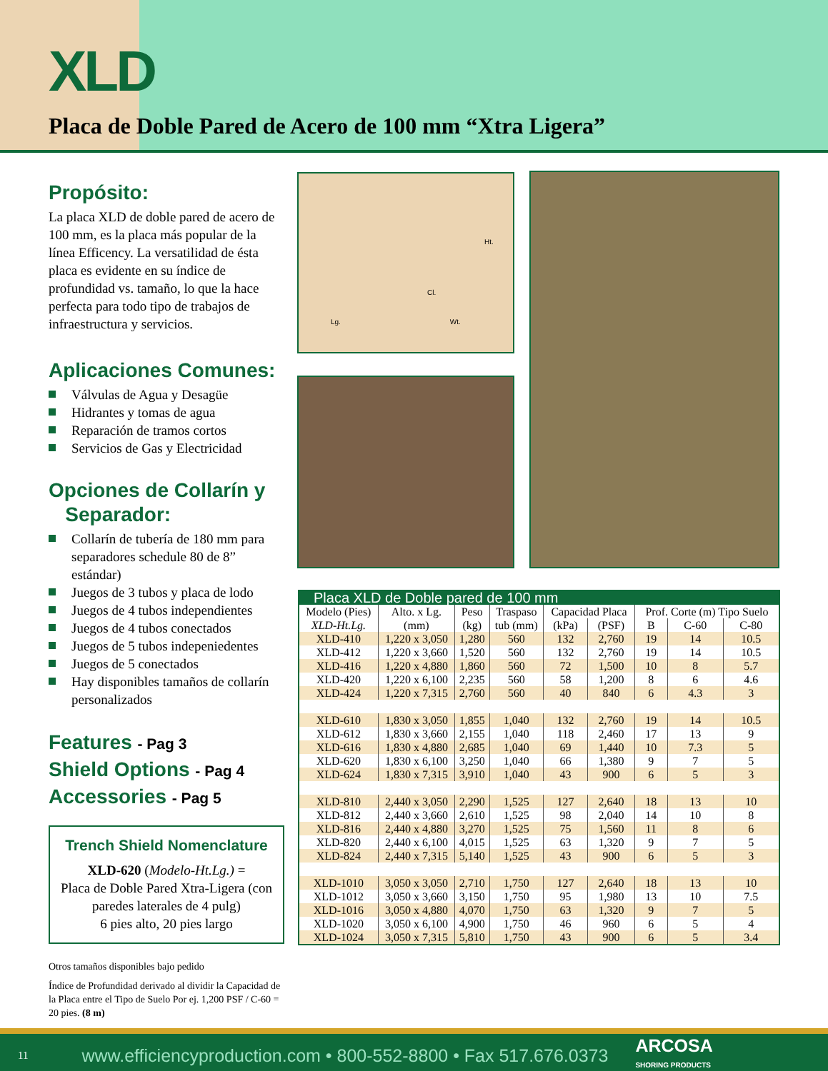XLD
Placa de Doble Pared de Acero de 100 mm “Xtra Ligera”
Propósito:
La placa XLD de doble pared de acero de 100 mm, es la placa más popular de la línea Efficency. La versatilidad de ésta placa es evidente en su índice de profundidad vs. tamaño, lo que la hace perfecta para todo tipo de trabajos de infraestructura y servicios.
Aplicaciones Comunes:
Válvulas de Agua y Desagüe
Hidrantes y tomas de agua
Reparación de tramos cortos
Servicios de Gas y Electricidad
Opciones de Collarín y
Separador:
Collarín de tubería de 180 mm para separadores schedule 80 de 8” estándar)
Juegos de 3 tubos y placa de lodo
Juegos de 4 tubos independientes
Juegos de 4 tubos conectados
Juegos de 5 tubos indepeniedentes
Juegos de 5 conectados
Hay disponibles tamaños de collarín personalizados
Features - Pag 3
Shield Options - Pag 4
Accessories - Pag 5
Trench Shield Nomenclature
XLD-620 (Modelo-Ht.Lg.) =
Placa de Doble Pared Xtra-Ligera (con paredes laterales de 4 pulg)
6 pies alto, 20 pies largo
Otros tamaños disponibles bajo pedido
Índice de Profundidad derivado al dividir la Capacidad de la Placa entre el Tipo de Suelo Por ej. 1,200 PSF / C-60 = 20 pies. (8 m)
Ht.
Cl.
Lg. Wt.
| Placa XLD de Doble pared de 100 mm | | | | | | | | |
| --- | --- | --- | --- | --- | --- | --- | --- | --- |
| Modelo (Pies) | Alto. x Lg. | Peso | Traspaso | Capacidad Placa | | Prof. Corte (m) Tipo Suelo | | |
| XLD-Ht.Lg. | (mm) | (kg) | tub (mm) | (kPa) | (PSF) | B | C-60 | C-80 |
| XLD-410 | 1,220 x 3,050 | 1,280 | 560 | 132 | 2,760 | 19 | 14 | 10.5 |
| XLD-412 | 1,220 x 3,660 | 1,520 | 560 | 132 | 2,760 | 19 | 14 | 10.5 |
| XLD-416 | 1,220 x 4,880 | 1,860 | 560 | 72 | 1,500 | 10 | 8 | 5.7 |
| XLD-420 | 1,220 x 6,100 | 2,235 | 560 | 58 | 1,200 | 8 | 6 | 4.6 |
| XLD-424 | 1,220 x 7,315 | 2,760 | 560 | 40 | 840 | 6 | 4.3 | 3 |
| XLD-610 | 1,830 x 3,050 | 1,855 | 1,040 | 132 | 2,760 | 19 | 14 | 10.5 |
| XLD-612 | 1,830 x 3,660 | 2,155 | 1,040 | 118 | 2,460 | 17 | 13 | 9 |
| XLD-616 | 1,830 x 4,880 | 2,685 | 1,040 | 69 | 1,440 | 10 | 7.3 | 5 |
| XLD-620 | 1,830 x 6,100 | 3,250 | 1,040 | 66 | 1,380 | 9 | 7 | 5 |
| XLD-624 | 1,830 x 7,315 | 3,910 | 1,040 | 43 | 900 | 6 | 5 | 3 |
| XLD-810 | 2,440 x 3,050 | 2,290 | 1,525 | 127 | 2,640 | 18 | 13 | 10 |
| XLD-812 | 2,440 x 3,660 | 2,610 | 1,525 | 98 | 2,040 | 14 | 10 | 8 |
| XLD-816 | 2,440 x 4,880 | 3,270 | 1,525 | 75 | 1,560 | 11 | 8 | 6 |
| XLD-820 | 2,440 x 6,100 | 4,015 | 1,525 | 63 | 1,320 | 9 | 7 | 5 |
| XLD-824 | 2,440 x 7,315 | 5,140 | 1,525 | 43 | 900 | 6 | 5 | 3 |
| XLD-1010 | 3,050 x 3,050 | 2,710 | 1,750 | 127 | 2,640 | 18 | 13 | 10 |
| XLD-1012 | 3,050 x 3,660 | 3,150 | 1,750 | 95 | 1,980 | 13 | 10 | 7.5 |
| XLD-1016 | 3,050 x 4,880 | 4,070 | 1,750 | 63 | 1,320 | 9 | 7 | 5 |
| XLD-1020 | 3,050 x 6,100 | 4,900 | 1,750 | 46 | 960 | 6 | 5 | 4 |
| XLD-1024 | 3,050 x 7,315 | 5,810 | 1,750 | 43 | 900 | 6 | 5 | 3.4 |
11 www.efficiencyproduction.com • 800-552-8800 • Fax 517.676.0373 ARCOSA
SHORING PRODUCTS